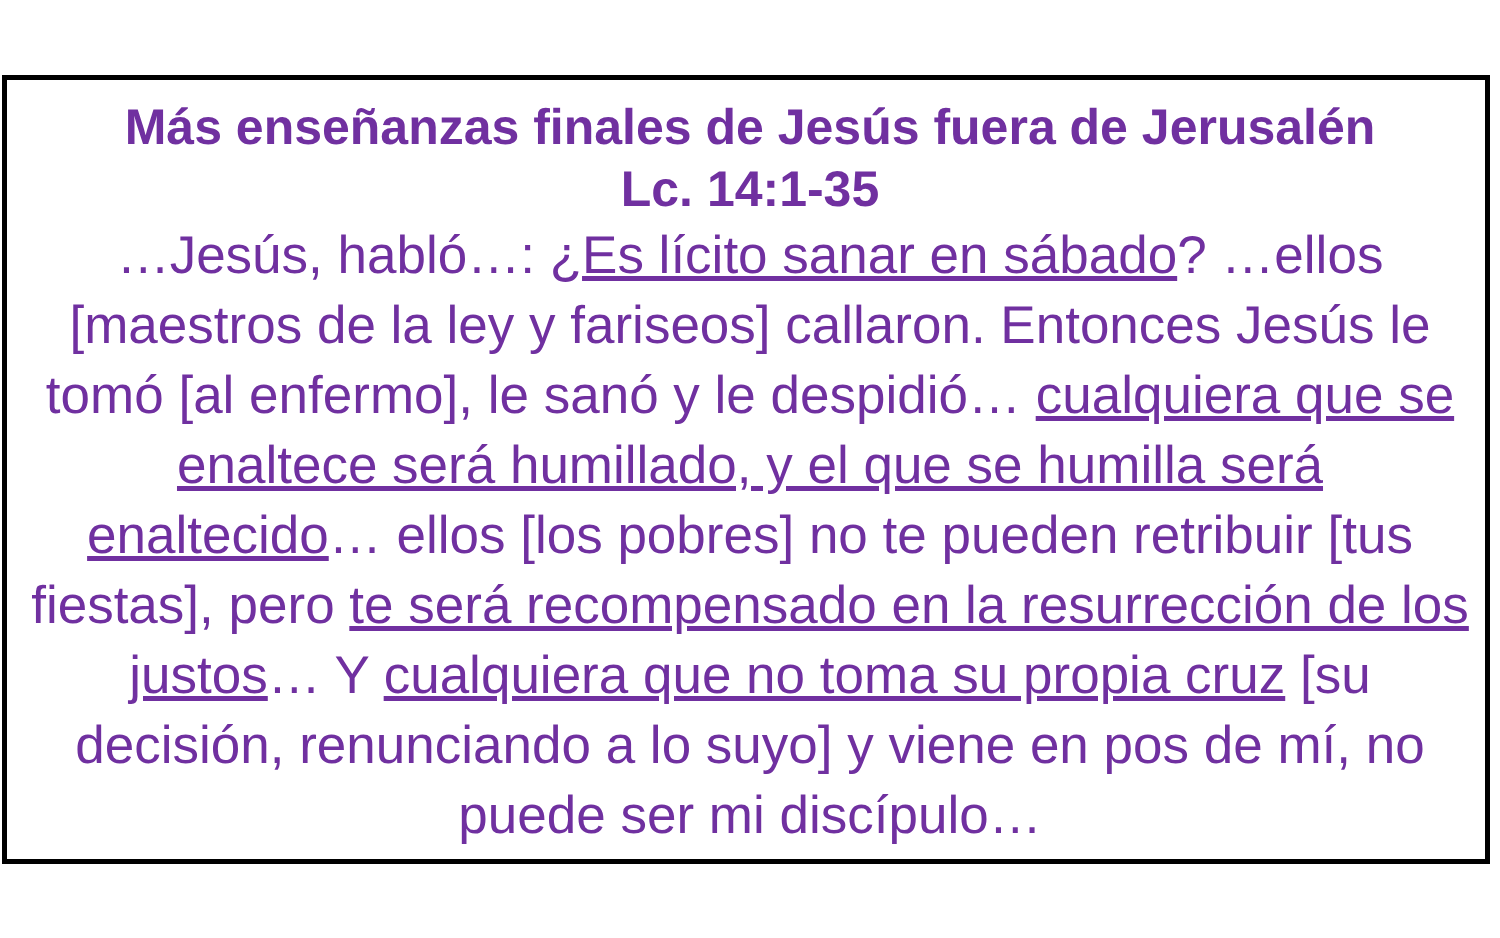Más enseñanzas finales de Jesús fuera de Jerusalén
Lc. 14:1-35
…Jesús, habló…: ¿Es lícito sanar en sábado? …ellos [maestros de la ley y fariseos] callaron. Entonces Jesús le tomó [al enfermo], le sanó y le despidió… cualquiera que se enaltece será humillado, y el que se humilla será enaltecido… ellos [los pobres] no te pueden retribuir [tus fiestas], pero te será recompensado en la resurrección de los justos… Y cualquiera que no toma su propia cruz [su decisión, renunciando a lo suyo] y viene en pos de mí, no puede ser mi discípulo…